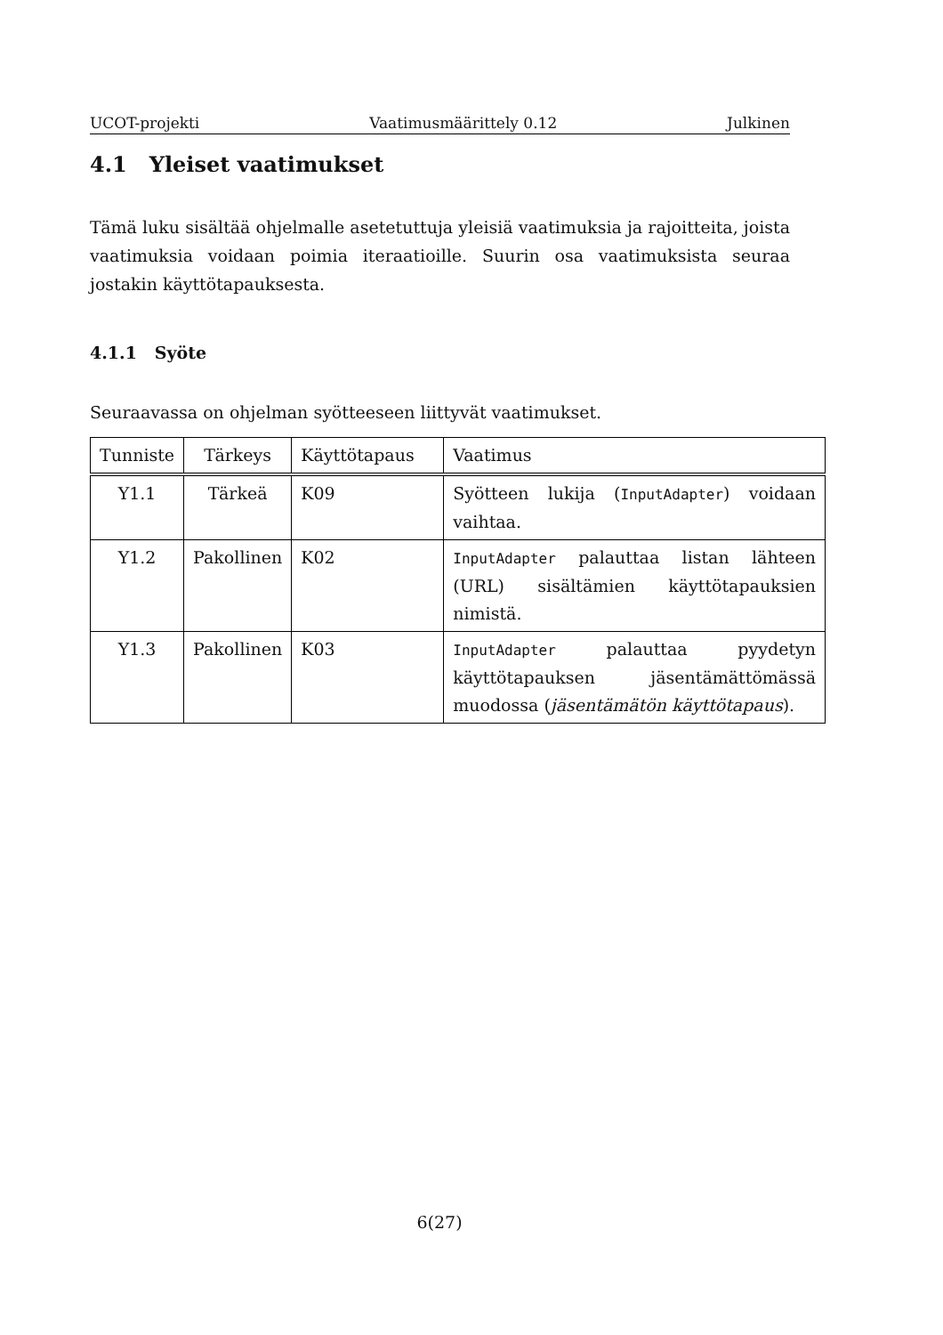UCOT-projekti Vaatimusmäärittely 0.12 Julkinen
4.1 Yleiset vaatimukset
Tämä luku sisältää ohjelmalle asetetuttuja yleisiä vaatimuksia ja rajoitteita, joista vaatimuksia voidaan poimia iteraatioille. Suurin osa vaatimuksista seuraa jostakin käyttötapauksesta.
4.1.1 Syöte
Seuraavassa on ohjelman syötteeseen liittyvät vaatimukset.
| Tunniste | Tärkeys | Käyttötapaus | Vaatimus |
| --- | --- | --- | --- |
| Y1.1 | Tärkeä | K09 | Syötteen lukija ( InputAdapter ) voidaan vaihtaa. |
| Y1.2 | Pakollinen | K02 | InputAdapter palauttaa listan lähteen (URL) sisältämien käyttötapauksien nimistä. |
| Y1.3 | Pakollinen | K03 | InputAdapter palauttaa pyydetyn käyttötapauksen jäsentämättömässä muodossa ( jäsentämätön käyttötapaus ). |
6(27)